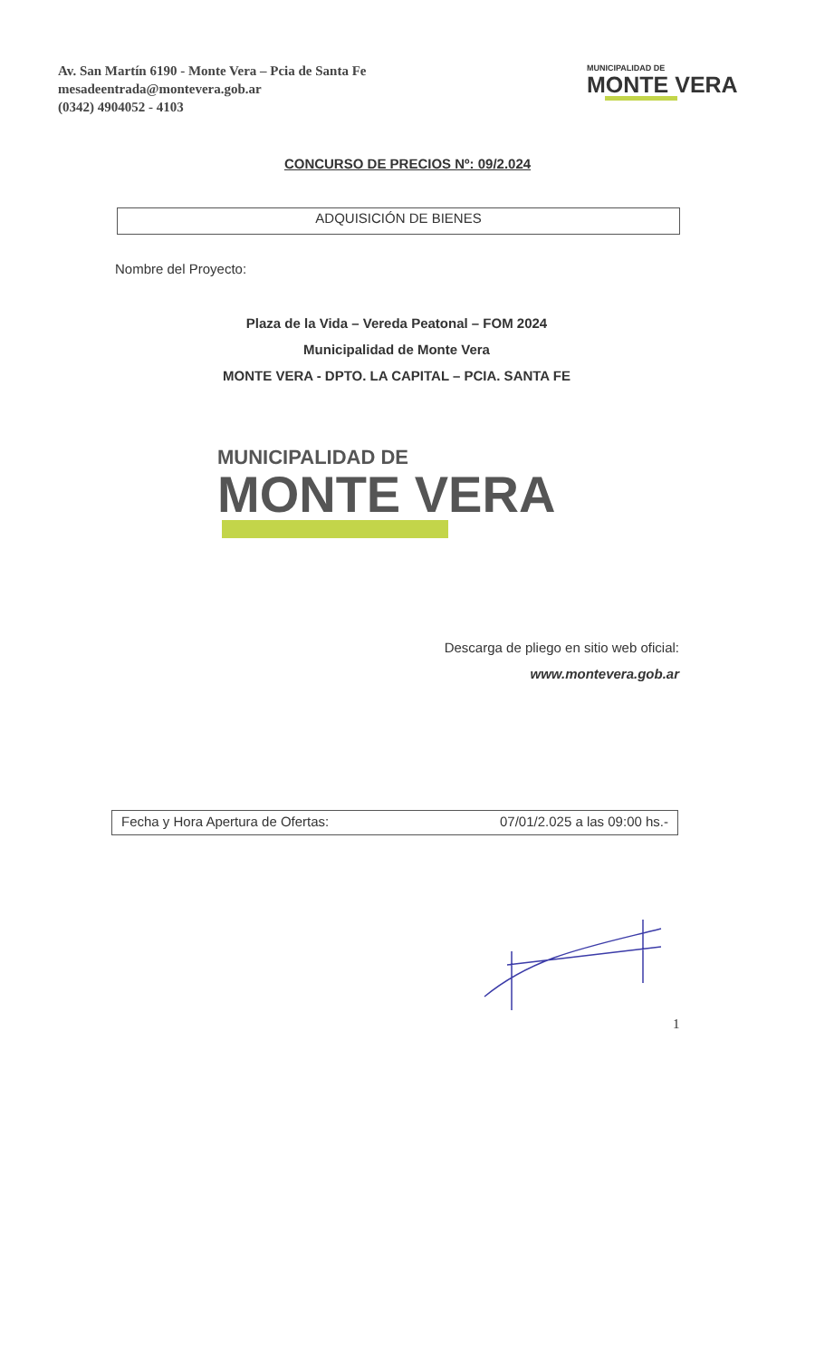Av. San Martín 6190 - Monte Vera – Pcia de Santa Fe
mesadeentrada@montevera.gob.ar
(0342) 4904052 - 4103
MUNICIPALIDAD DE
MONTE VERA
CONCURSO DE PRECIOS Nº: 09/2.024
ADQUISICIÓN DE BIENES
Nombre del Proyecto:
Plaza de la Vida – Vereda Peatonal – FOM 2024
Municipalidad de Monte Vera
MONTE VERA - DPTO. LA CAPITAL – PCIA. SANTA FE
MUNICIPALIDAD DE
MONTE VERA
Descarga de pliego en sitio web oficial:
www.montevera.gob.ar
Fecha y Hora Apertura de Ofertas: 07/01/2.025 a las 09:00 hs.-
1